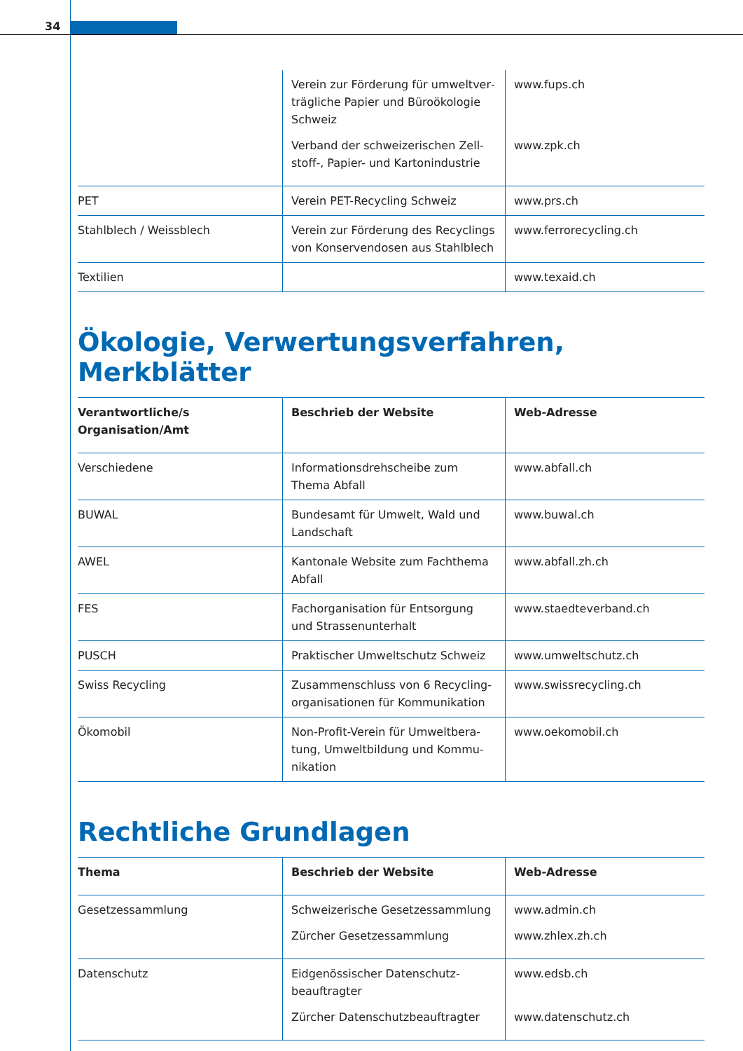34
| | Verein zur Förderung für umweltver­trägliche Papier und Büroökologie Schweiz Verband der schweizerischen Zell­stoff-, Papier- und Kartonindustrie | www.fups.ch www.zpk.ch |
| PET | Verein PET-Recycling Schweiz | www.prs.ch |
| Stahlblech / Weissblech | Verein zur Förderung des Recyclings von Konservendosen aus Stahlblech | www.ferrorecycling.ch |
| Textilien | | www.texaid.ch |
Ökologie, Verwertungsverfahren, Merkblätter
| Verantwortliche/s Organisation/Amt | Beschrieb der Website | Web-Adresse |
| --- | --- | --- |
| Verschiedene | Informationsdrehscheibe zum Thema Abfall | www.abfall.ch |
| BUWAL | Bundesamt für Umwelt, Wald und Landschaft | www.buwal.ch |
| AWEL | Kantonale Website zum Fachthema Abfall | www.abfall.zh.ch |
| FES | Fachorganisation für Entsorgung und Strassenunterhalt | www.staedteverband.ch |
| PUSCH | Praktischer Umweltschutz Schweiz | www.umweltschutz.ch |
| Swiss Recycling | Zusammenschluss von 6 Recycling­organisationen für Kommunikation | www.swissrecycling.ch |
| Ökomobil | Non-Profit-Verein für Umweltbera­tung, Umweltbildung und Kommu­nikation | www.oekomobil.ch |
Rechtliche Grundlagen
| Thema | Beschrieb der Website | Web-Adresse |
| --- | --- | --- |
| Gesetzessammlung | Schweizerische Gesetzessammlung Zürcher Gesetzessammlung | www.admin.ch www.zhlex.zh.ch |
| Datenschutz | Eidgenössischer Datenschutz­beauftragter Zürcher Datenschutzbeauftragter | www.edsb.ch www.datenschutz.ch |